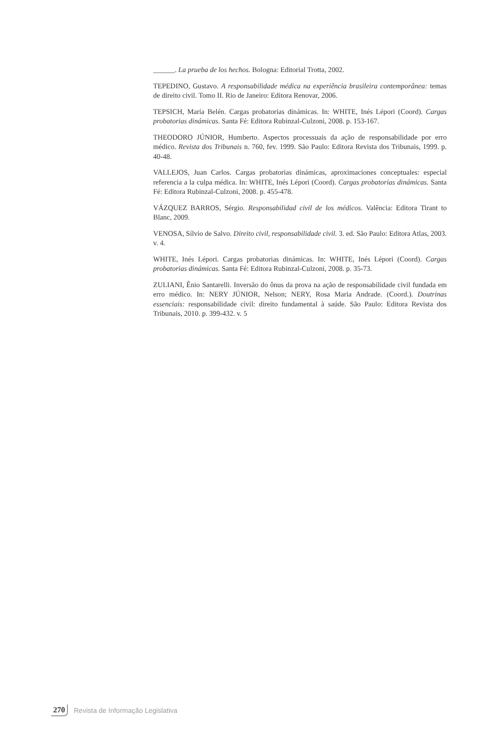______. La prueba de los hechos. Bologna: Editorial Trotta, 2002.
TEPEDINO, Gustavo. A responsabilidade médica na experiência brasileira contemporânea: temas de direito civil. Tomo II. Rio de Janeiro: Editora Renovar, 2006.
TEPSICH, María Belén. Cargas probatorias dinámicas. In: WHITE, Inés Lépori (Coord). Cargas probatorias dinámicas. Santa Fé: Editora Rubinzal-Culzoni, 2008. p. 153-167.
THEODORO JÚNIOR, Humberto. Aspectos processuais da ação de responsabilidade por erro médico. Revista dos Tribunais n. 760, fev. 1999. São Paulo: Editora Revista dos Tribunais, 1999. p. 40-48.
VALLEJOS, Juan Carlos. Cargas probatorias dinámicas, aproximaciones conceptuales: especial referencia a la culpa médica. In: WHITE, Inés Lépori (Coord). Cargas probatorias dinámicas. Santa Fé: Editora Rubinzal-Culzoni, 2008. p. 455-478.
VÁZQUEZ BARROS, Sérgio. Responsabilidad civil de los médicos. Valência: Editora Tirant to Blanc, 2009.
VENOSA, Sílvio de Salvo. Direito civil, responsabilidade civil. 3. ed. São Paulo: Editora Atlas, 2003. v. 4.
WHITE, Inés Lépori. Cargas probatorias dinámicas. In: WHITE, Inés Lépori (Coord). Cargas probatorias dinámicas. Santa Fé: Editora Rubinzal-Culzoni, 2008. p. 35-73.
ZULIANI, Ênio Santarelli. Inversão do ônus da prova na ação de responsabilidade civil fundada em erro médico. In: NERY JÚNIOR, Nelson; NERY, Rosa Maria Andrade. (Coord.). Doutrinas essenciais: responsabilidade civil: direito fundamental à saúde. São Paulo: Editora Revista dos Tribunais, 2010. p. 399-432. v. 5
270 Revista de Informação Legislativa